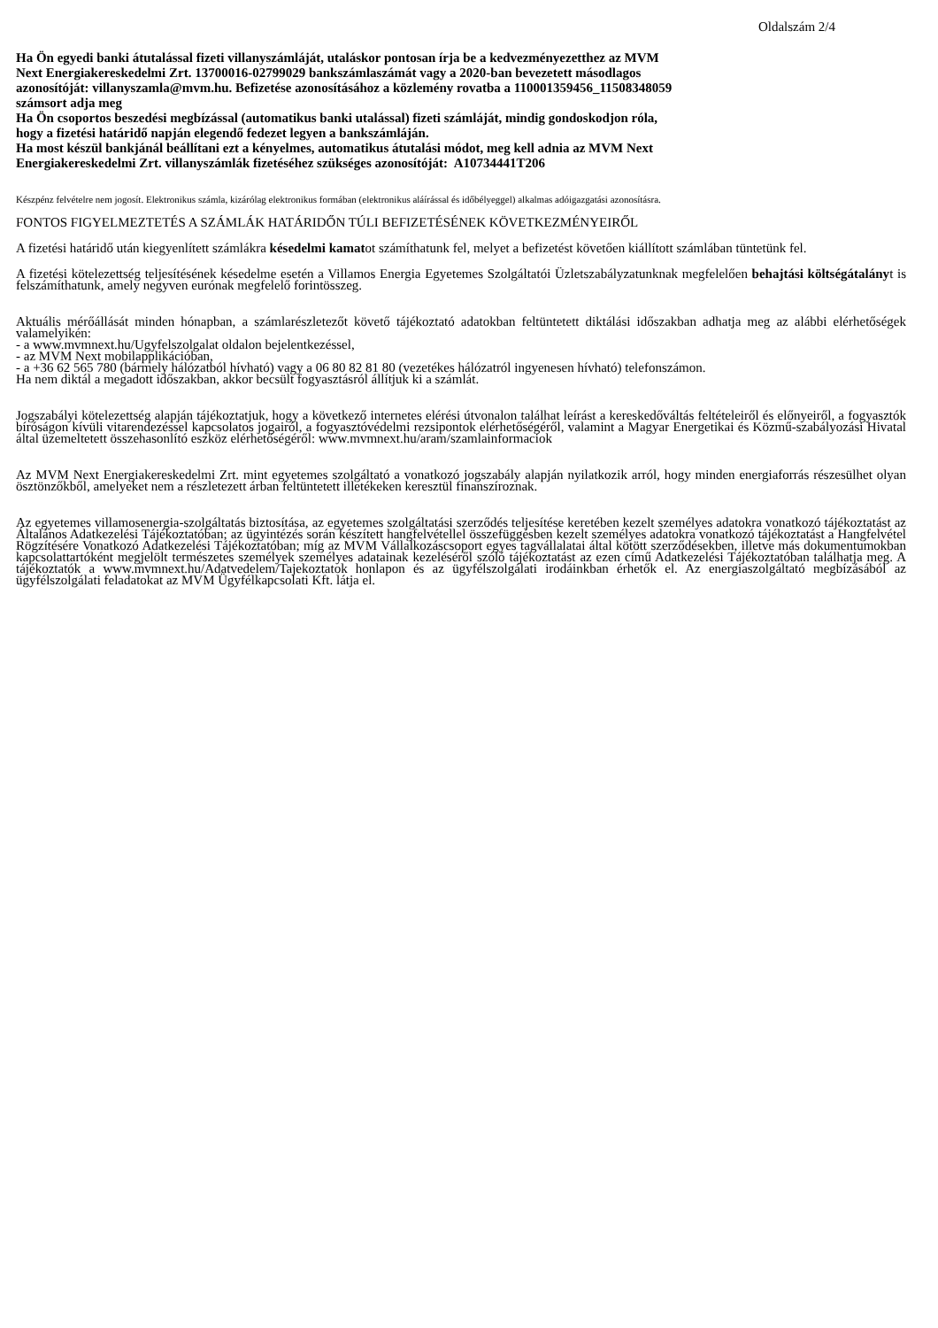Oldalszám 2/4
Ha Ön egyedi banki átutalással fizeti villanyszámláját, utaláskor pontosan írja be a kedvezményezetthez az MVM
Next Energiakereskedelmi Zrt. 13700016-02799029 bankszámlaszámát vagy a 2020-ban bevezetett másodlagos
azonosítóját: villanyszamla@mvm.hu. Befizetése azonosításához a közlemény rovatba a 110001359456_11508348059
számsort adja meg
Ha Ön csoportos beszedési megbízással (automatikus banki utalással) fizeti számláját, mindig gondoskodjon róla,
hogy a fizetési határidő napján elegendő fedezet legyen a bankszámláján.
Ha most készül bankjánál beállítani ezt a kényelmes, automatikus átutalási módot, meg kell adnia az MVM Next
Energiakereskedelmi Zrt. villanyszámlák fizetéséhez szükséges azonosítóját: A10734441T206
Készpénz felvételre nem jogosít. Elektronikus számla, kizárólag elektronikus formában (elektronikus aláírással és időbélyeggel) alkalmas adóigazgatási azonosításra.
FONTOS FIGYELMEZTETÉS A SZÁMLÁK HATÁRIDŐN TÚLI BEFIZETÉSÉNEK KÖVETKEZMÉNYEIRŐL
A fizetési határidő után kiegyenlített számlákra késedelmi kamatot számíthatunk fel, melyet a befizetést követően kiállított számlában tüntetünk fel.
A fizetési kötelezettség teljesítésének késedelme esetén a Villamos Energia Egyetemes Szolgáltatói Üzletszabályzatunknak megfelelően behajtási költségátalányt is felszámíthatunk, amely negyven eurónak megfelelő forintösszeg.
Aktuális mérőállását minden hónapban, a számlarészletezőt követő tájékoztató adatokban feltüntetett diktálási időszakban adhatja meg az alábbi elérhetőségek valamelyikén:
- a www.mvmnext.hu/Ugyfelszolgalat oldalon bejelentkezéssel,
- az MVM Next mobilapplikációban,
- a +36 62 565 780 (bármely hálózatból hívható) vagy a 06 80 82 81 80 (vezetékes hálózatról ingyenesen hívható) telefonszámon.
Ha nem diktál a megadott időszakban, akkor becsült fogyasztásról állítjuk ki a számlát.
Jogszabályi kötelezettség alapján tájékoztatjuk, hogy a következő internetes elérési útvonalon találhat leírást a kereskedőváltás feltételeiről és előnyeiről, a fogyasztók bíróságon kívüli vitarendezéssel kapcsolatos jogairól, a fogyasztóvédelmi rezsipontok elérhetőségéről, valamint a Magyar Energetikai és Közmű-szabályozási Hivatal által üzemeltetett összehasonlító eszköz elérhetőségéről: www.mvmnext.hu/aram/szamlainformaciok
Az MVM Next Energiakereskedelmi Zrt. mint egyetemes szolgáltató a vonatkozó jogszabály alapján nyilatkozik arról, hogy minden energiaforrás részesülhet olyan ösztönzőkből, amelyeket nem a részletezett árban feltüntetett illetékeken keresztül finanszíroznak.
Az egyetemes villamosenergia-szolgáltatás biztosítása, az egyetemes szolgáltatási szerződés teljesítése keretében kezelt személyes adatokra vonatkozó tájékoztatást az Általános Adatkezelési Tájékoztatóban; az ügyintézés során készített hangfelvétellel összefüggésben kezelt személyes adatokra vonatkozó tájékoztatást a Hangfelvétel Rögzítésére Vonatkozó Adatkezelési Tájékoztatóban; míg az MVM Vállalkozáscsoport egyes tagvállalatai által kötött szerződésekben, illetve más dokumentumokban kapcsolattartóként megjelölt természetes személyek személyes adatainak kezeléséről szóló tájékoztatást az ezen című Adatkezelési Tájékoztatóban találhatja meg. A tájékoztatók a www.mvmnext.hu/Adatvedelem/Tajekoztatok honlapon és az ügyfélszolgálati irodáinkban érhetők el. Az energiaszolgáltató megbízásából az ügyfélszolgálati feladatokat az MVM Ügyfélkapcsolati Kft. látja el.